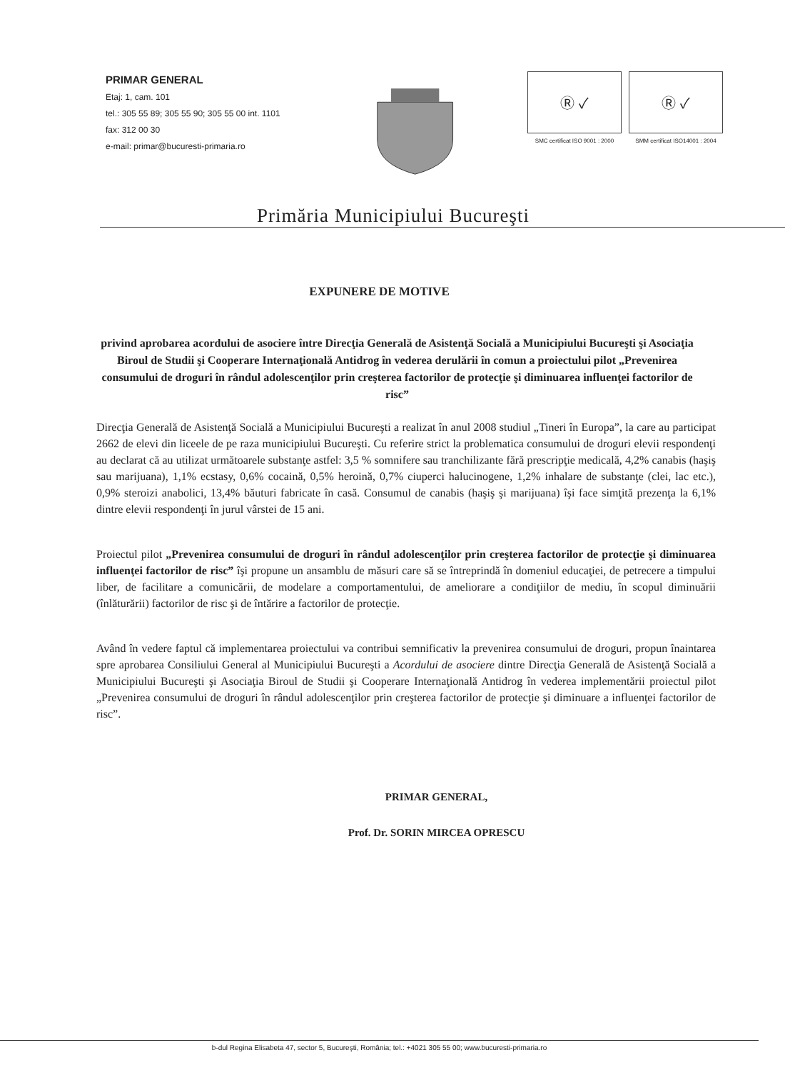PRIMAR GENERAL
Etaj: 1, cam. 101
tel.: 305 55 89; 305 55 90; 305 55 00 int. 1101
fax: 312 00 30
e-mail: primar@bucuresti-primaria.ro
Ⓡ ✓
SMC certificat ISO 9001 : 2000
Ⓡ ✓
SMM certificat ISO14001 : 2004
Primăria Municipiului Bucureşti
EXPUNERE DE MOTIVE
privind aprobarea acordului de asociere între Direcţia Generală de Asistenţă Socială a Municipiului Bucureşti şi Asociaţia Biroul de Studii şi Cooperare Internaţională Antidrog în vederea derulării în comun a proiectului pilot „Prevenirea consumului de droguri în rândul adolescenţilor prin creşterea factorilor de protecţie şi diminuarea influenţei factorilor de risc”
Direcţia Generală de Asistenţă Socială a Municipiului Bucureşti a realizat în anul 2008 studiul „Tineri în Europa”, la care au participat 2662 de elevi din liceele de pe raza municipiului Bucureşti. Cu referire strict la problematica consumului de droguri elevii respondenţi au declarat că au utilizat următoarele substanţe astfel: 3,5 % somnifere sau tranchilizante fără prescripţie medicală, 4,2% canabis (haşiş sau marijuana), 1,1% ecstasy, 0,6% cocaină, 0,5% heroină, 0,7% ciuperci halucinogene, 1,2% inhalare de substanţe (clei, lac etc.), 0,9% steroizi anabolici, 13,4% băuturi fabricate în casă. Consumul de canabis (haşiş şi marijuana) îşi face simţită prezenţa la 6,1% dintre elevii respondenţi în jurul vârstei de 15 ani.
Proiectul pilot „Prevenirea consumului de droguri în rândul adolescenţilor prin creşterea factorilor de protecţie şi diminuarea influenţei factorilor de risc” îşi propune un ansamblu de măsuri care să se întreprindă în domeniul educaţiei, de petrecere a timpului liber, de facilitare a comunicării, de modelare a comportamentului, de ameliorare a condiţiilor de mediu, în scopul diminuării (înlăturării) factorilor de risc şi de întărire a factorilor de protecţie.
Având în vedere faptul că implementarea proiectului va contribui semnificativ la prevenirea consumului de droguri, propun înaintarea spre aprobarea Consiliului General al Municipiului Bucureşti a Acordului de asociere dintre Direcţia Generală de Asistenţă Socială a Municipiului Bucureşti şi Asociaţia Biroul de Studii şi Cooperare Internaţională Antidrog în vederea implementării proiectul pilot „Prevenirea consumului de droguri în rândul adolescenţilor prin creşterea factorilor de protecţie şi diminuare a influenţei factorilor de risc”.
PRIMAR GENERAL,
Prof. Dr. SORIN MIRCEA OPRESCU
b-dul Regina Elisabeta 47, sector 5, Bucureşti, România; tel.: +4021 305 55 00; www.bucuresti-primaria.ro